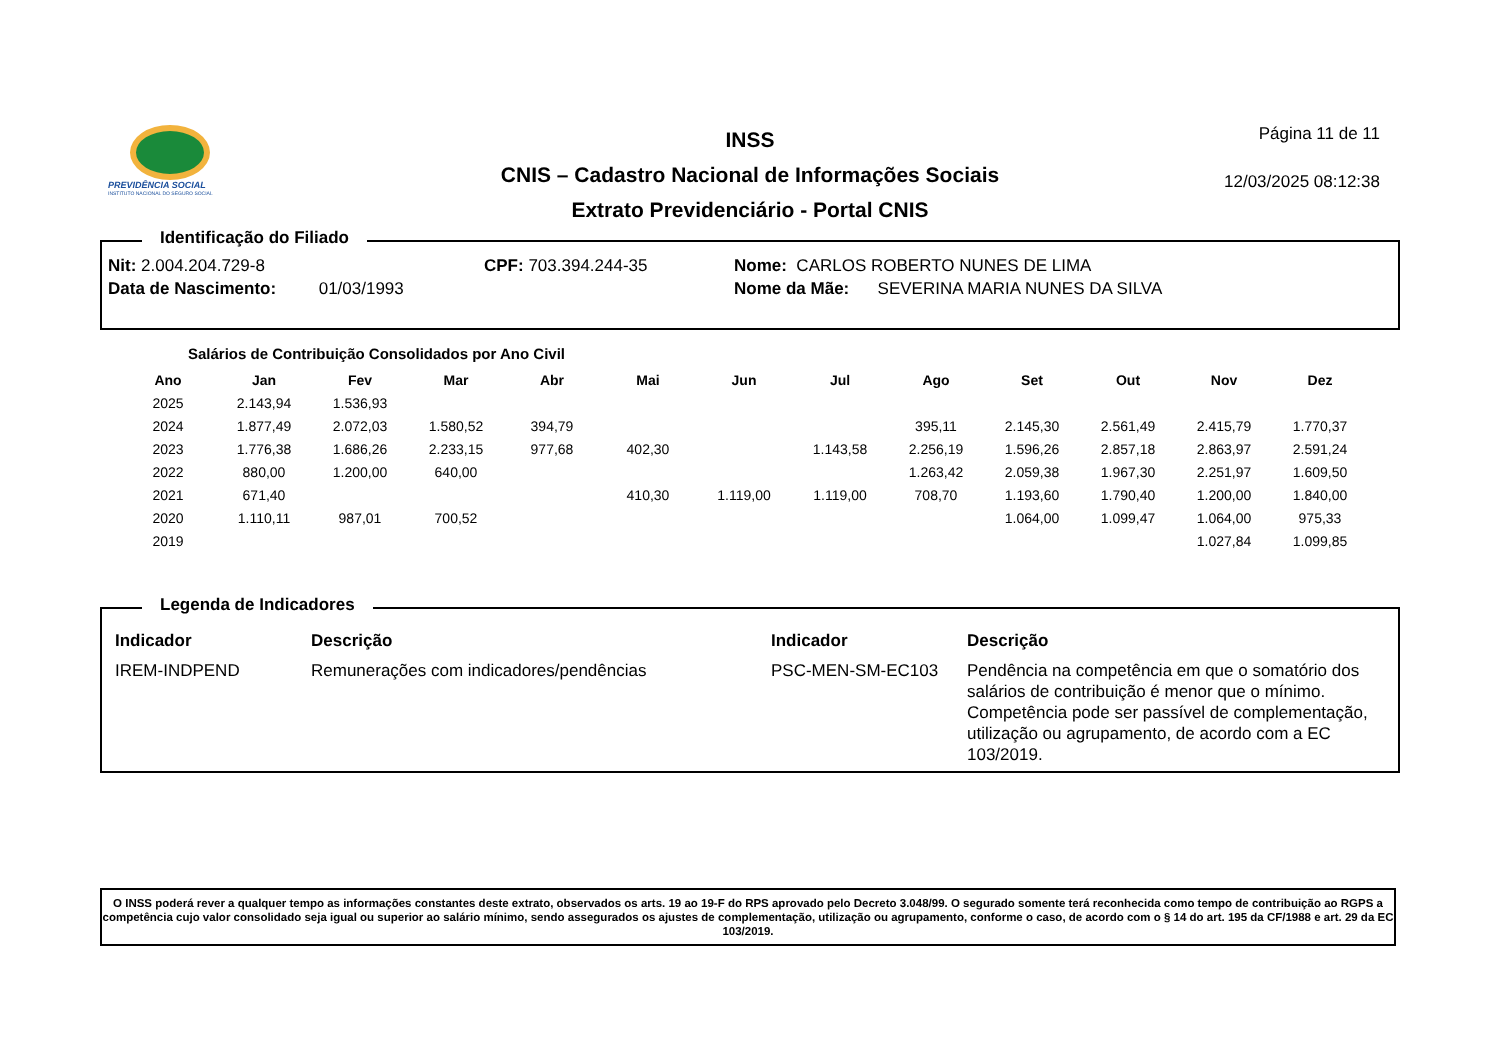PREVIDÊNCIA SOCIAL
INSTITUTO NACIONAL DO SEGURO SOCIAL
INSS
CNIS – Cadastro Nacional de Informações Sociais
Extrato Previdenciário - Portal CNIS
Página 11 de 11
12/03/2025 08:12:38
Identificação do Filiado
Nit: 2.004.204.729-8 CPF: 703.394.244-35 Nome: CARLOS ROBERTO NUNES DE LIMA
Data de Nascimento: 01/03/1993 Nome da Mãe: SEVERINA MARIA NUNES DA SILVA
Salários de Contribuição Consolidados por Ano Civil
| Ano | Jan | Fev | Mar | Abr | Mai | Jun | Jul | Ago | Set | Out | Nov | Dez |
| --- | --- | --- | --- | --- | --- | --- | --- | --- | --- | --- | --- | --- |
| 2025 | 2.143,94 | 1.536,93 | | | | | | | | | | |
| 2024 | 1.877,49 | 2.072,03 | 1.580,52 | 394,79 | | | | 395,11 | 2.145,30 | 2.561,49 | 2.415,79 | 1.770,37 |
| 2023 | 1.776,38 | 1.686,26 | 2.233,15 | 977,68 | 402,30 | | 1.143,58 | 2.256,19 | 1.596,26 | 2.857,18 | 2.863,97 | 2.591,24 |
| 2022 | 880,00 | 1.200,00 | 640,00 | | | | | 1.263,42 | 2.059,38 | 1.967,30 | 2.251,97 | 1.609,50 |
| 2021 | 671,40 | | | | 410,30 | 1.119,00 | 1.119,00 | 708,70 | 1.193,60 | 1.790,40 | 1.200,00 | 1.840,00 |
| 2020 | 1.110,11 | 987,01 | 700,52 | | | | | | 1.064,00 | 1.099,47 | 1.064,00 | 975,33 |
| 2019 | | | | | | | | | | | 1.027,84 | 1.099,85 |
Legenda de Indicadores
| Indicador | Descrição | Indicador | Descrição |
| --- | --- | --- | --- |
| IREM-INDPEND | Remunerações com indicadores/pendências | PSC-MEN-SM-EC103 | Pendência na competência em que o somatório dos salários de contribuição é menor que o mínimo. Competência pode ser passível de complementação, utilização ou agrupamento, de acordo com a EC 103/2019. |
O INSS poderá rever a qualquer tempo as informações constantes deste extrato, observados os arts. 19 ao 19-F do RPS aprovado pelo Decreto 3.048/99. O segurado somente terá reconhecida como tempo de contribuição ao RGPS a competência cujo valor consolidado seja igual ou superior ao salário mínimo, sendo assegurados os ajustes de complementação, utilização ou agrupamento, conforme o caso, de acordo com o § 14 do art. 195 da CF/1988 e art. 29 da EC 103/2019.